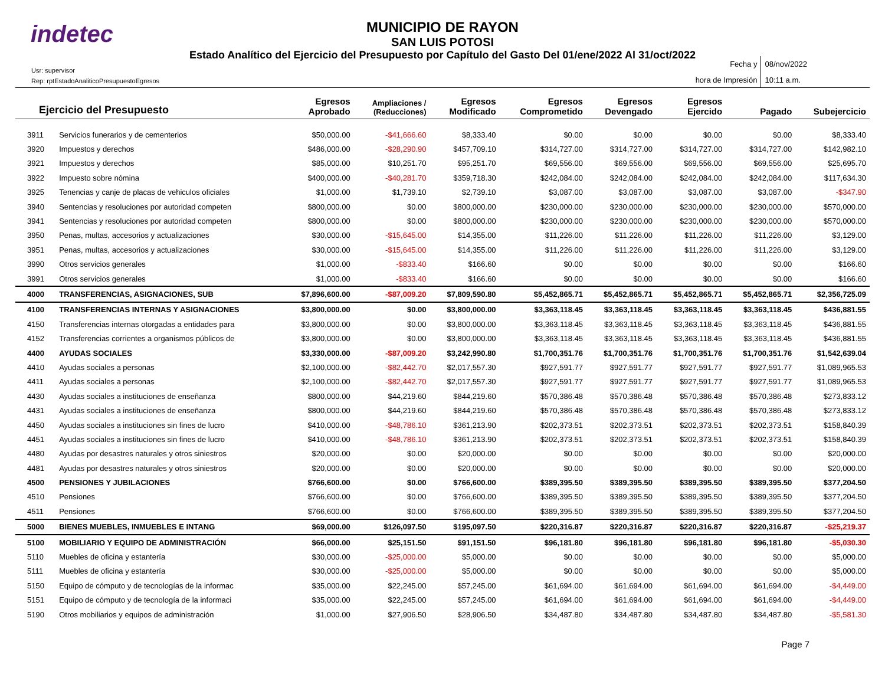indetec
MUNICIPIO DE RAYON
SAN LUIS POTOSI
Estado Analítico del Ejercicio del Presupuesto por Capítulo del Gasto Del 01/ene/2022 Al 31/oct/2022
Usr: supervisor
Rep: rptEstadoAnaliticoPresupuestoEgresos
Fecha y
hora de Impresión
08/nov/2022
10:11 a.m.
| Ejercicio del Presupuesto | | Egresos Aprobado | Ampliaciones / (Reducciones) | Egresos Modificado | Egresos Comprometido | Egresos Devengado | Egresos Ejercido | Pagado | Subejercicio |
| --- | --- | --- | --- | --- | --- | --- | --- | --- | --- |
| 3911 | Servicios funerarios y de cementerios | $50,000.00 | -$41,666.60 | $8,333.40 | $0.00 | $0.00 | $0.00 | $0.00 | $8,333.40 |
| 3920 | Impuestos y derechos | $486,000.00 | -$28,290.90 | $457,709.10 | $314,727.00 | $314,727.00 | $314,727.00 | $314,727.00 | $142,982.10 |
| 3921 | Impuestos y derechos | $85,000.00 | $10,251.70 | $95,251.70 | $69,556.00 | $69,556.00 | $69,556.00 | $69,556.00 | $25,695.70 |
| 3922 | Impuesto sobre nómina | $400,000.00 | -$40,281.70 | $359,718.30 | $242,084.00 | $242,084.00 | $242,084.00 | $242,084.00 | $117,634.30 |
| 3925 | Tenencias y canje de placas de vehiculos oficiales | $1,000.00 | $1,739.10 | $2,739.10 | $3,087.00 | $3,087.00 | $3,087.00 | $3,087.00 | -$347.90 |
| 3940 | Sentencias y resoluciones por autoridad competen | $800,000.00 | $0.00 | $800,000.00 | $230,000.00 | $230,000.00 | $230,000.00 | $230,000.00 | $570,000.00 |
| 3941 | Sentencias y resoluciones por autoridad competen | $800,000.00 | $0.00 | $800,000.00 | $230,000.00 | $230,000.00 | $230,000.00 | $230,000.00 | $570,000.00 |
| 3950 | Penas, multas, accesorios y actualizaciones | $30,000.00 | -$15,645.00 | $14,355.00 | $11,226.00 | $11,226.00 | $11,226.00 | $11,226.00 | $3,129.00 |
| 3951 | Penas, multas, accesorios y actualizaciones | $30,000.00 | -$15,645.00 | $14,355.00 | $11,226.00 | $11,226.00 | $11,226.00 | $11,226.00 | $3,129.00 |
| 3990 | Otros servicios generales | $1,000.00 | -$833.40 | $166.60 | $0.00 | $0.00 | $0.00 | $0.00 | $166.60 |
| 3991 | Otros servicios generales | $1,000.00 | -$833.40 | $166.60 | $0.00 | $0.00 | $0.00 | $0.00 | $166.60 |
| 4000 | TRANSFERENCIAS, ASIGNACIONES, SUB | $7,896,600.00 | -$87,009.20 | $7,809,590.80 | $5,452,865.71 | $5,452,865.71 | $5,452,865.71 | $5,452,865.71 | $2,356,725.09 |
| 4100 | TRANSFERENCIAS INTERNAS Y ASIGNACIONES | $3,800,000.00 | $0.00 | $3,800,000.00 | $3,363,118.45 | $3,363,118.45 | $3,363,118.45 | $3,363,118.45 | $436,881.55 |
| 4150 | Transferencias internas otorgadas a entidades para | $3,800,000.00 | $0.00 | $3,800,000.00 | $3,363,118.45 | $3,363,118.45 | $3,363,118.45 | $3,363,118.45 | $436,881.55 |
| 4152 | Transferencias corrientes a organismos públicos de | $3,800,000.00 | $0.00 | $3,800,000.00 | $3,363,118.45 | $3,363,118.45 | $3,363,118.45 | $3,363,118.45 | $436,881.55 |
| 4400 | AYUDAS SOCIALES | $3,330,000.00 | -$87,009.20 | $3,242,990.80 | $1,700,351.76 | $1,700,351.76 | $1,700,351.76 | $1,700,351.76 | $1,542,639.04 |
| 4410 | Ayudas sociales a personas | $2,100,000.00 | -$82,442.70 | $2,017,557.30 | $927,591.77 | $927,591.77 | $927,591.77 | $927,591.77 | $1,089,965.53 |
| 4411 | Ayudas sociales a personas | $2,100,000.00 | -$82,442.70 | $2,017,557.30 | $927,591.77 | $927,591.77 | $927,591.77 | $927,591.77 | $1,089,965.53 |
| 4430 | Ayudas sociales a instituciones de enseñanza | $800,000.00 | $44,219.60 | $844,219.60 | $570,386.48 | $570,386.48 | $570,386.48 | $570,386.48 | $273,833.12 |
| 4431 | Ayudas sociales a instituciones de enseñanza | $800,000.00 | $44,219.60 | $844,219.60 | $570,386.48 | $570,386.48 | $570,386.48 | $570,386.48 | $273,833.12 |
| 4450 | Ayudas sociales a instituciones sin fines de lucro | $410,000.00 | -$48,786.10 | $361,213.90 | $202,373.51 | $202,373.51 | $202,373.51 | $202,373.51 | $158,840.39 |
| 4451 | Ayudas sociales a instituciones sin fines de lucro | $410,000.00 | -$48,786.10 | $361,213.90 | $202,373.51 | $202,373.51 | $202,373.51 | $202,373.51 | $158,840.39 |
| 4480 | Ayudas por desastres naturales y otros siniestros | $20,000.00 | $0.00 | $20,000.00 | $0.00 | $0.00 | $0.00 | $0.00 | $20,000.00 |
| 4481 | Ayudas por desastres naturales y otros siniestros | $20,000.00 | $0.00 | $20,000.00 | $0.00 | $0.00 | $0.00 | $0.00 | $20,000.00 |
| 4500 | PENSIONES Y JUBILACIONES | $766,600.00 | $0.00 | $766,600.00 | $389,395.50 | $389,395.50 | $389,395.50 | $389,395.50 | $377,204.50 |
| 4510 | Pensiones | $766,600.00 | $0.00 | $766,600.00 | $389,395.50 | $389,395.50 | $389,395.50 | $389,395.50 | $377,204.50 |
| 4511 | Pensiones | $766,600.00 | $0.00 | $766,600.00 | $389,395.50 | $389,395.50 | $389,395.50 | $389,395.50 | $377,204.50 |
| 5000 | BIENES MUEBLES, INMUEBLES E INTANG | $69,000.00 | $126,097.50 | $195,097.50 | $220,316.87 | $220,316.87 | $220,316.87 | $220,316.87 | -$25,219.37 |
| 5100 | MOBILIARIO Y EQUIPO DE ADMINISTRACIÓN | $66,000.00 | $25,151.50 | $91,151.50 | $96,181.80 | $96,181.80 | $96,181.80 | $96,181.80 | -$5,030.30 |
| 5110 | Muebles de oficina y estantería | $30,000.00 | -$25,000.00 | $5,000.00 | $0.00 | $0.00 | $0.00 | $0.00 | $5,000.00 |
| 5111 | Muebles de oficina y estantería | $30,000.00 | -$25,000.00 | $5,000.00 | $0.00 | $0.00 | $0.00 | $0.00 | $5,000.00 |
| 5150 | Equipo de cómputo y de tecnologías de la informac | $35,000.00 | $22,245.00 | $57,245.00 | $61,694.00 | $61,694.00 | $61,694.00 | $61,694.00 | -$4,449.00 |
| 5151 | Equipo de cómputo y de tecnología de la informaci | $35,000.00 | $22,245.00 | $57,245.00 | $61,694.00 | $61,694.00 | $61,694.00 | $61,694.00 | -$4,449.00 |
| 5190 | Otros mobiliarios y equipos de administración | $1,000.00 | $27,906.50 | $28,906.50 | $34,487.80 | $34,487.80 | $34,487.80 | $34,487.80 | -$5,581.30 |
Page 7